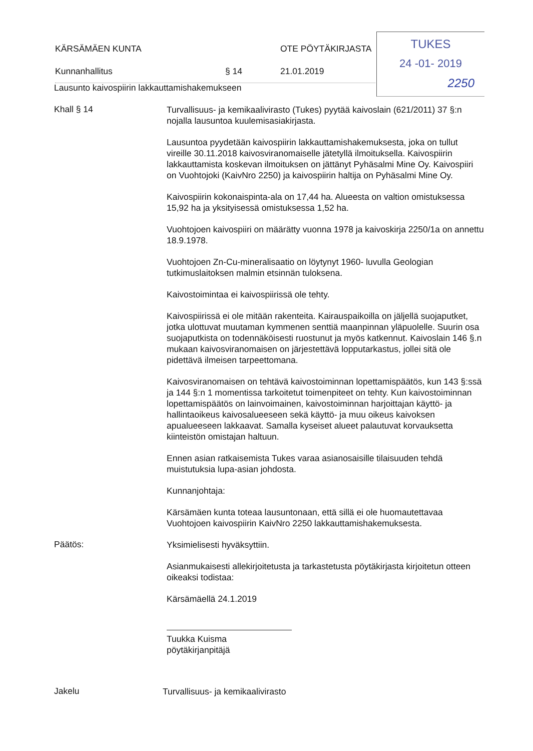KÄRSÄMÄEN KUNTA OTE PÖYTÄKIRJASTA
Kunnanhallitus § 14 21.01.2019
TUKES
24 -01- 2019
2250
Lausunto kaivospiirin lakkauttamishakemukseen
Khall § 14
Turvallisuus- ja kemikaalivirasto (Tukes) pyytää kaivoslain (621/2011) 37 §:n nojalla lausuntoa kuulemisasiakirjasta.
Lausuntoa pyydetään kaivospiirin lakkauttamishakemuksesta, joka on tullut vireille 30.11.2018 kaivosviranomaiselle jätetyllä ilmoituksella. Kaivospiirin lakkauttamista koskevan ilmoituksen on jättänyt Pyhäsalmi Mine Oy. Kaivospiiri on Vuohtojoki (KaivNro 2250) ja kaivospiirin haltija on Pyhäsalmi Mine Oy.
Kaivospiirin kokonaispinta-ala on 17,44 ha. Alueesta on valtion omistuksessa 15,92 ha ja yksityisessä omistuksessa 1,52 ha.
Vuohtojoen kaivospiiri on määrätty vuonna 1978 ja kaivoskirja 2250/1a on annettu 18.9.1978.
Vuohtojoen Zn-Cu-mineralisaatio on löytynyt 1960- luvulla Geologian tutkimuslaitoksen malmin etsinnän tuloksena.
Kaivostoimintaa ei kaivospiirissä ole tehty.
Kaivospiirissä ei ole mitään rakenteita. Kairauspaikoilla on jäljellä suojaputket, jotka ulottuvat muutaman kymmenen senttiä maanpinnan yläpuolelle. Suurin osa suojaputkista on todennäköisesti ruostunut ja myös katkennut. Kaivoslain 146 §.n mukaan kaivosviranomaisen on järjestettävä lopputarkastus, jollei sitä ole pidettävä ilmeisen tarpeettomana.
Kaivosviranomaisen on tehtävä kaivostoiminnan lopettamispäätös, kun 143 §:ssä ja 144 §:n 1 momentissa tarkoitetut toimenpiteet on tehty. Kun kaivostoiminnan lopettamispäätös on lainvoimainen, kaivostoiminnan harjoittajan käyttö- ja hallintaoikeus kaivosalueeseen sekä käyttö- ja muu oikeus kaivoksen apualueeseen lakkaavat. Samalla kyseiset alueet palautuvat korvauksetta kiinteistön omistajan haltuun.
Ennen asian ratkaisemista Tukes varaa asianosaisille tilaisuuden tehdä muistutuksia lupa-asian johdosta.
Kunnanjohtaja:
Kärsämäen kunta toteaa lausuntonaan, että sillä ei ole huomautettavaa Vuohtojoen kaivospiirin KaivNro 2250 lakkauttamishakemuksesta.
Päätös:
Yksimielisesti hyväksyttiin.
Asianmukaisesti allekirjoitetusta ja tarkastetusta pöytäkirjasta kirjoitetun otteen oikeaksi todistaa:
Kärsämäellä 24.1.2019
Tuukka Kuisma
pöytäkirjanpitäjä
Jakelu
Turvallisuus- ja kemikaalivirasto